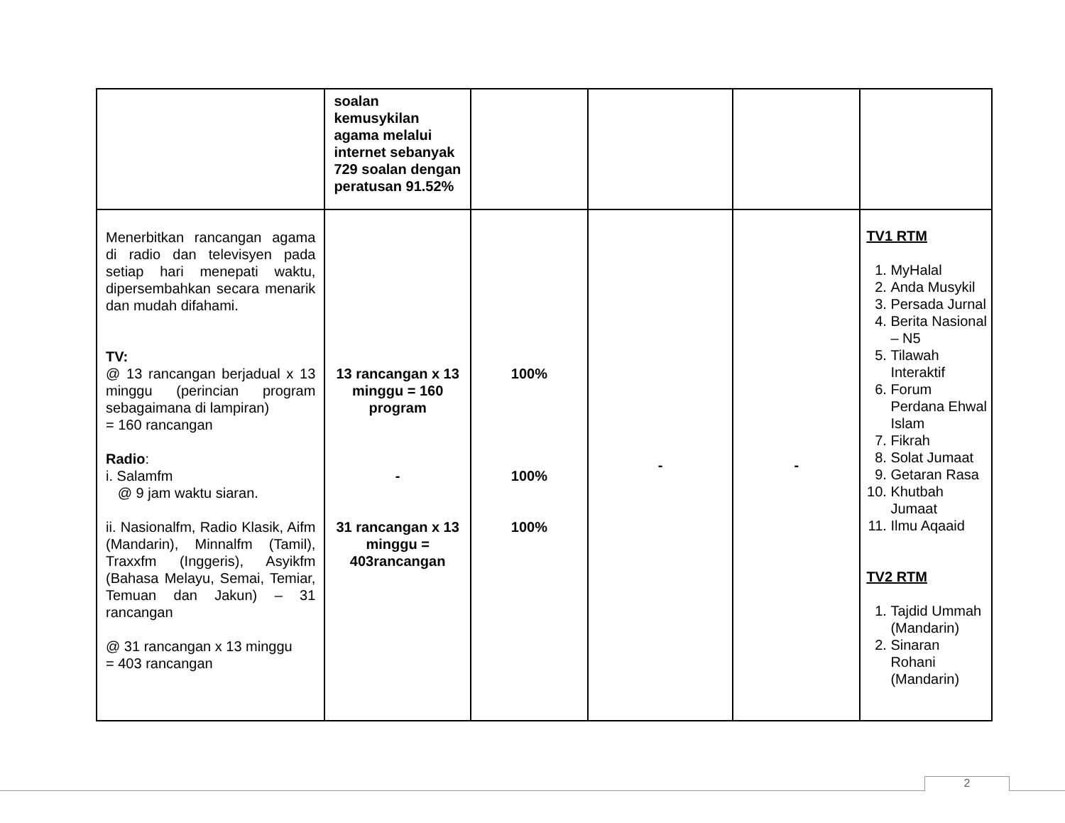| | soalan kemusykilan agama melalui internet sebanyak 729 soalan dengan peratusan 91.52% | | | | |
| Menerbitkan rancangan agama di radio dan televisyen pada setiap hari menepati waktu, dipersembahkan secara menarik dan mudah difahami. TV: @ 13 rancangan berjadual x 13 minggu (perincian program sebagaimana di lampiran) = 160 rancangan Radio : i. Salamfm @ 9 jam waktu siaran. ii. Nasionalfm, Radio Klasik, Aifm (Mandarin), Minnalfm (Tamil), Traxxfm (Inggeris), Asyikfm (Bahasa Melayu, Semai, Temiar, Temuan dan Jakun) – 31 rancangan @ 31 rancangan x 13 minggu = 403 rancangan | 13 rancangan x 13 minggu = 160 program - 31 rancangan x 13 minggu = 403rancangan | 100% 100% 100% | - | - | TV1 RTM 1. MyHalal 2. Anda Musykil 3. Persada Jurnal 4. Berita Nasional – N5 5. Tilawah Interaktif 6. Forum Perdana Ehwal Islam 7. Fikrah 8. Solat Jumaat 9. Getaran Rasa 10. Khutbah Jumaat 11. Ilmu Aqaaid TV2 RTM 1. Tajdid Ummah (Mandarin) 2. Sinaran Rohani (Mandarin) |
2